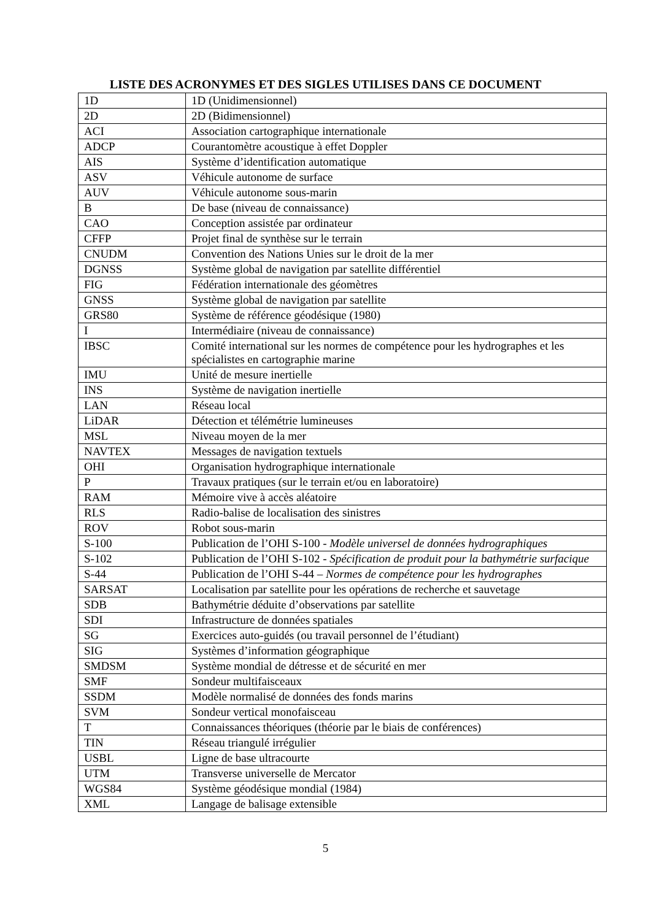LISTE DES ACRONYMES ET DES SIGLES UTILISES DANS CE DOCUMENT
| 1D | 1D (Unidimensionnel) |
| 2D | 2D (Bidimensionnel) |
| ACI | Association cartographique internationale |
| ADCP | Courantomètre acoustique à effet Doppler |
| AIS | Système d’identification automatique |
| ASV | Véhicule autonome de surface |
| AUV | Véhicule autonome sous-marin |
| B | De base (niveau de connaissance) |
| CAO | Conception assistée par ordinateur |
| CFFP | Projet final de synthèse sur le terrain |
| CNUDM | Convention des Nations Unies sur le droit de la mer |
| DGNSS | Système global de navigation par satellite différentiel |
| FIG | Fédération internationale des géomètres |
| GNSS | Système global de navigation par satellite |
| GRS80 | Système de référence géodésique (1980) |
| I | Intermédiaire (niveau de connaissance) |
| IBSC | Comité international sur les normes de compétence pour les hydrographes et les spécialistes en cartographie marine |
| IMU | Unité de mesure inertielle |
| INS | Système de navigation inertielle |
| LAN | Réseau local |
| LiDAR | Détection et télémétrie lumineuses |
| MSL | Niveau moyen de la mer |
| NAVTEX | Messages de navigation textuels |
| OHI | Organisation hydrographique internationale |
| P | Travaux pratiques (sur le terrain et/ou en laboratoire) |
| RAM | Mémoire vive à accès aléatoire |
| RLS | Radio-balise de localisation des sinistres |
| ROV | Robot sous-marin |
| S-100 | Publication de l’OHI S-100 - Modèle universel de données hydrographiques |
| S-102 | Publication de l’OHI S-102 - Spécification de produit pour la bathymétrie surfacique |
| S-44 | Publication de l’OHI S-44 – Normes de compétence pour les hydrographes |
| SARSAT | Localisation par satellite pour les opérations de recherche et sauvetage |
| SDB | Bathymétrie déduite d’observations par satellite |
| SDI | Infrastructure de données spatiales |
| SG | Exercices auto-guidés (ou travail personnel de l’étudiant) |
| SIG | Systèmes d’information géographique |
| SMDSM | Système mondial de détresse et de sécurité en mer |
| SMF | Sondeur multifaisceaux |
| SSDM | Modèle normalisé de données des fonds marins |
| SVM | Sondeur vertical monofaisceau |
| T | Connaissances théoriques (théorie par le biais de conférences) |
| TIN | Réseau triangulé irrégulier |
| USBL | Ligne de base ultracourte |
| UTM | Transverse universelle de Mercator |
| WGS84 | Système géodésique mondial (1984) |
| XML | Langage de balisage extensible |
5